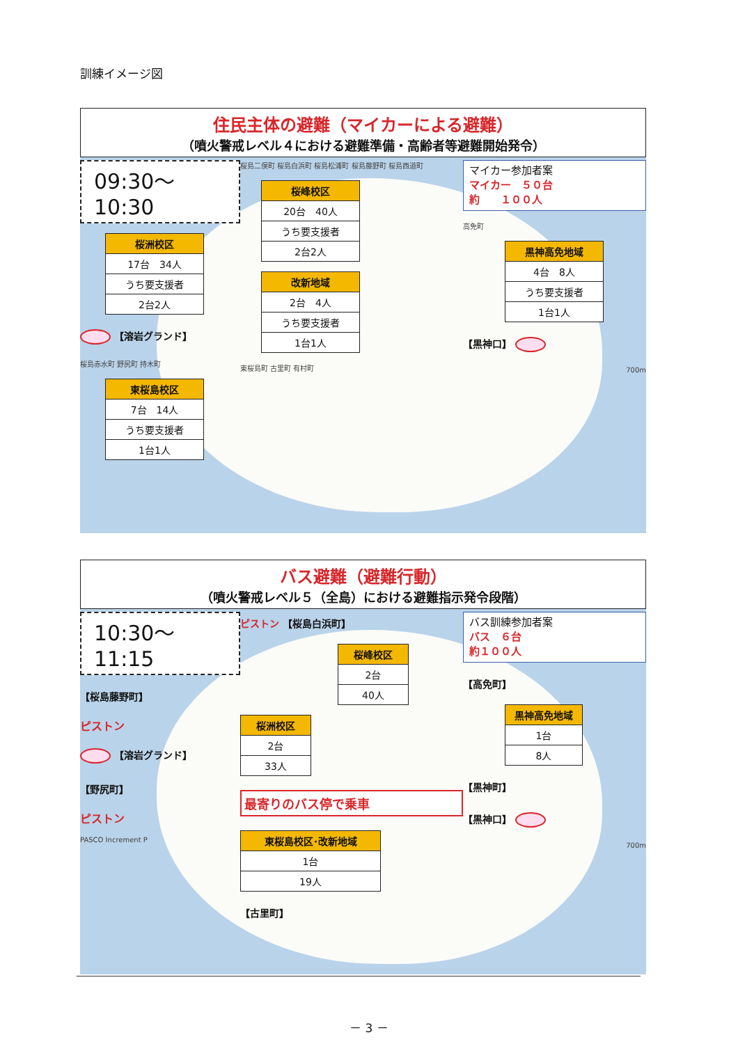訓練イメージ図
住民主体の避難（マイカーによる避難）
（噴火警戒レベル４における避難準備・高齢者等避難開始発令）
09:30～10:30
桜洲校区
17台　34人
うち要支援者
2台2人
【溶岩グランド】
桜島赤水町 野尻町 持木町
東桜島校区
7台　14人
うち要支援者
1台1人
桜島二俣町 桜島白浜町 桜島松浦町 桜島藤野町 桜島西道町
桜峰校区
20台　40人
うち要支援者
2台2人
改新地域
2台　4人
うち要支援者
1台1人
東桜島町 古里町 有村町
マイカー参加者案
マイカー　５０台
約　　１００人
高免町
黒神高免地域
4台　8人
うち要支援者
1台1人
【黒神口】
700m
バス避難（避難行動）
（噴火警戒レベル５（全島）における避難指示発令段階）
10:30～11:15
【桜島藤野町】
ピストン
【溶岩グランド】
【野尻町】
ピストン
PASCO Increment P
ピストン 【桜島白浜町】
桜峰校区
2台
40人
桜洲校区
2台
33人
最寄りのバス停で乗車
東桜島校区･改新地域
1台
19人
【古里町】
バス訓練参加者案
バス　６台
約１００人
【高免町】
黒神高免地域
1台
8人
【黒神町】
【黒神口】
700m
－ 3 －